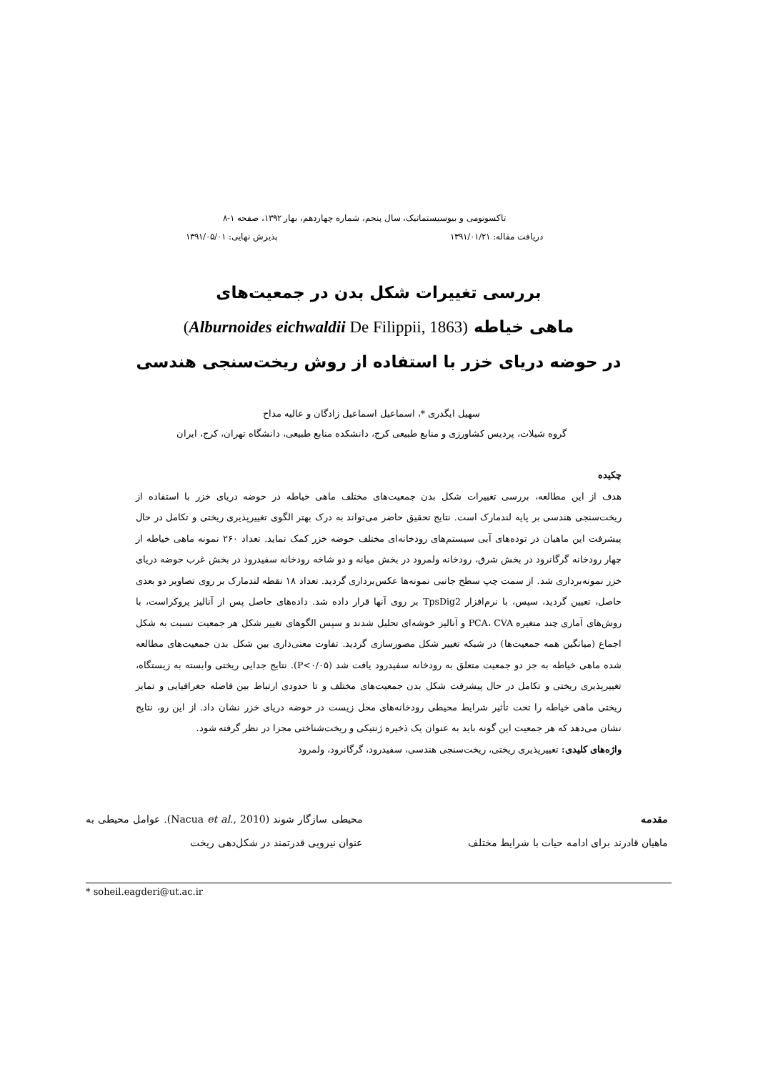تاکسونومی و بیوسیستماتیک، سال پنجم، شماره چهاردهم، بهار ۱۳۹۲، صفحه ۱-۸
دریافت مقاله: ۱۳۹۱/۰۱/۲۱ پذیرش نهایی: ۱۳۹۱/۰۵/۰۱
بررسی تغییرات شکل بدن در جمعیت‌های
ماهی خیاطه (Alburnoides eichwaldii De Filippii, 1863)
در حوضه دریای خزر با استفاده از روش ریخت‌سنجی هندسی
سهیل ایگدری *، اسماعیل اسماعیل زادگان و عالیه مداح
گروه شیلات، پردیس کشاورزی و منابع طبیعی کرج، دانشکده منابع طبیعی، دانشگاه تهران، کرج، ایران
چکیده
هدف از این مطالعه، بررسی تغییرات شکل بدن جمعیت‌های مختلف ماهی خیاطه در حوضه دریای خزر با استفاده از ریخت‌سنجی هندسی بر پایه لندمارک است. نتایج تحقیق حاضر می‌تواند به درک بهتر الگوی تغییرپذیری ریختی و تکامل در حال پیشرفت این ماهیان در توده‌های آبی سیستم‌های رودخانه‌ای مختلف حوضه خزر کمک نماید. تعداد ۲۶۰ نمونه ماهی خیاطه از چهار رودخانه گرگانرود در بخش شرق، رودخانه ولمرود در بخش میانه و دو شاخه رودخانه سفیدرود در بخش غرب حوضه دریای خزر نمونه‌برداری شد. از سمت چپ سطح جانبی نمونه‌ها عکس‌برداری گردید. تعداد ۱۸ نقطه لندمارک بر روی تصاویر دو بعدی حاصل، تعیین گردید، سپس، با نرم‌افزار TpsDig2 بر روی آنها قرار داده شد. داده‌های حاصل پس از آنالیز پروکراست، با روش‌های آماری چند متغیره PCA، CVA و آنالیز خوشه‌ای تحلیل شدند و سپس الگوهای تغییر شکل هر جمعیت نسبت به شکل اجماع (میانگین همه جمعیت‌ها) در شبکه تغییر شکل مصورسازی گردید. تفاوت معنی‌داری بین شکل بدن جمعیت‌های مطالعه شده ماهی خیاطه به جز دو جمعیت متعلق به رودخانه سفیدرود یافت شد (P<۰/۰۵). نتایج جدایی ریختی وابسته به زیستگاه، تغییرپذیری ریختی و تکامل در حال پیشرفت شکل بدن جمعیت‌های مختلف و تا حدودی ارتباط بین فاصله جغرافیایی و تمایز ریختی ماهی خیاطه را تحت تأثیر شرایط محیطی رودخانه‌های محل زیست در حوضه دریای خزر نشان داد. از این رو، نتایج نشان می‌دهد که هر جمعیت این گونه باید به عنوان یک ذخیره ژنتیکی و ریخت‌شناختی مجزا در نظر گرفته شود.
واژه‌های کلیدی: تغییرپذیری ریختی، ریخت‌سنجی هندسی، سفیدرود، گرگانرود، ولمرود
مقدمه
ماهیان قادرند برای ادامه حیات با شرایط مختلف
محیطی سازگار شوند (Nacua et al., 2010). عوامل محیطی به عنوان نیرویی قدرتمند در شکل‌دهی ریخت
* soheil.eagderi@ut.ac.ir